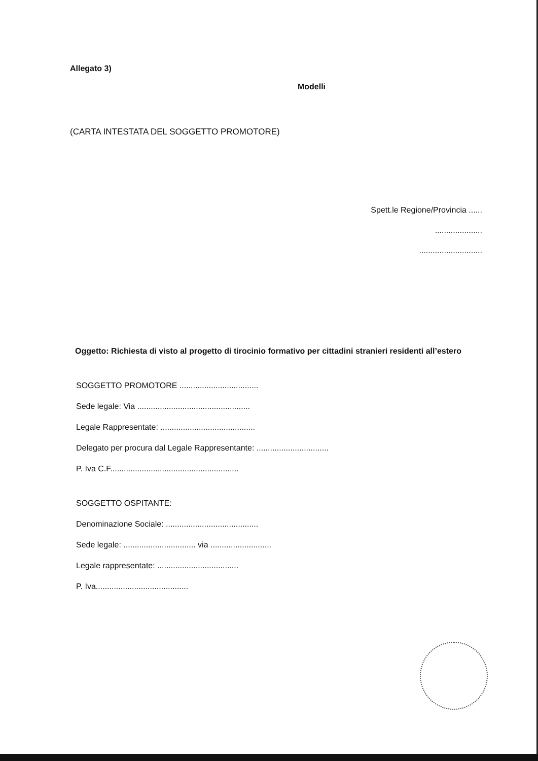Allegato 3)
Modelli
(CARTA INTESTATA DEL SOGGETTO PROMOTORE)
Spett.le Regione/Provincia ......
.....................
............................
Oggetto: Richiesta di visto al progetto di tirocinio formativo per cittadini stranieri residenti all’estero
SOGGETTO PROMOTORE ...................................
Sede legale: Via ..................................................
Legale Rappresentate: ..........................................
Delegato per procura dal Legale Rappresentante: ................................
P. Iva C.F.........................................................
SOGGETTO OSPITANTE:
Denominazione Sociale: .........................................
Sede legale: ................................ via ...........................
Legale rappresentate: ....................................
P. Iva.........................................